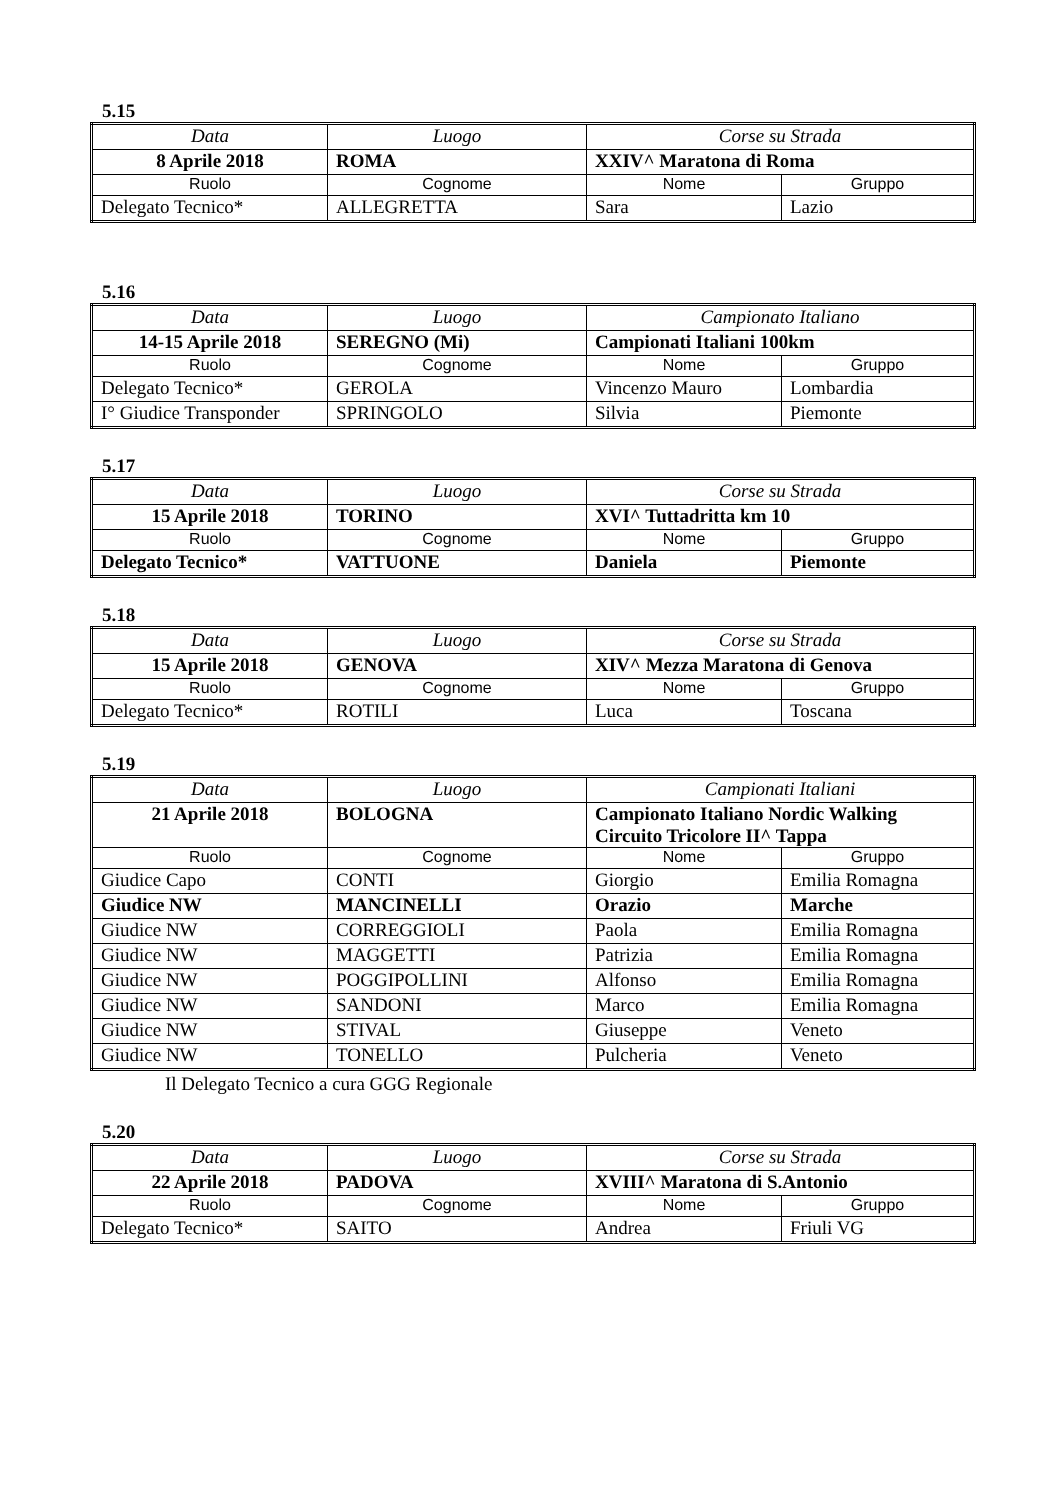5.15
| Data | Luogo | Corse su Strada | |
| 8 Aprile 2018 | ROMA | XXIV^ Maratona di Roma | |
| Ruolo | Cognome | Nome | Gruppo |
| Delegato Tecnico* | ALLEGRETTA | Sara | Lazio |
5.16
| Data | Luogo | Campionato Italiano | |
| 14-15 Aprile 2018 | SEREGNO (Mi) | Campionati Italiani 100km | |
| Ruolo | Cognome | Nome | Gruppo |
| Delegato Tecnico* | GEROLA | Vincenzo Mauro | Lombardia |
| I° Giudice Transponder | SPRINGOLO | Silvia | Piemonte |
5.17
| Data | Luogo | Corse su Strada | |
| 15 Aprile 2018 | TORINO | XVI^ Tuttadritta km 10 | |
| Ruolo | Cognome | Nome | Gruppo |
| Delegato Tecnico* | VATTUONE | Daniela | Piemonte |
5.18
| Data | Luogo | Corse su Strada | |
| 15 Aprile 2018 | GENOVA | XIV^ Mezza Maratona di Genova | |
| Ruolo | Cognome | Nome | Gruppo |
| Delegato Tecnico* | ROTILI | Luca | Toscana |
5.19
| Data | Luogo | Campionati Italiani | |
| 21 Aprile 2018 | BOLOGNA | Campionato Italiano Nordic Walking Circuito Tricolore II^ Tappa | |
| Ruolo | Cognome | Nome | Gruppo |
| Giudice Capo | CONTI | Giorgio | Emilia Romagna |
| Giudice NW | MANCINELLI | Orazio | Marche |
| Giudice NW | CORREGGIOLI | Paola | Emilia Romagna |
| Giudice NW | MAGGETTI | Patrizia | Emilia Romagna |
| Giudice NW | POGGIPOLLINI | Alfonso | Emilia Romagna |
| Giudice NW | SANDONI | Marco | Emilia Romagna |
| Giudice NW | STIVAL | Giuseppe | Veneto |
| Giudice NW | TONELLO | Pulcheria | Veneto |
Il Delegato Tecnico a cura GGG Regionale
5.20
| Data | Luogo | Corse su Strada | |
| 22 Aprile 2018 | PADOVA | XVIII^ Maratona di S.Antonio | |
| Ruolo | Cognome | Nome | Gruppo |
| Delegato Tecnico* | SAITO | Andrea | Friuli VG |